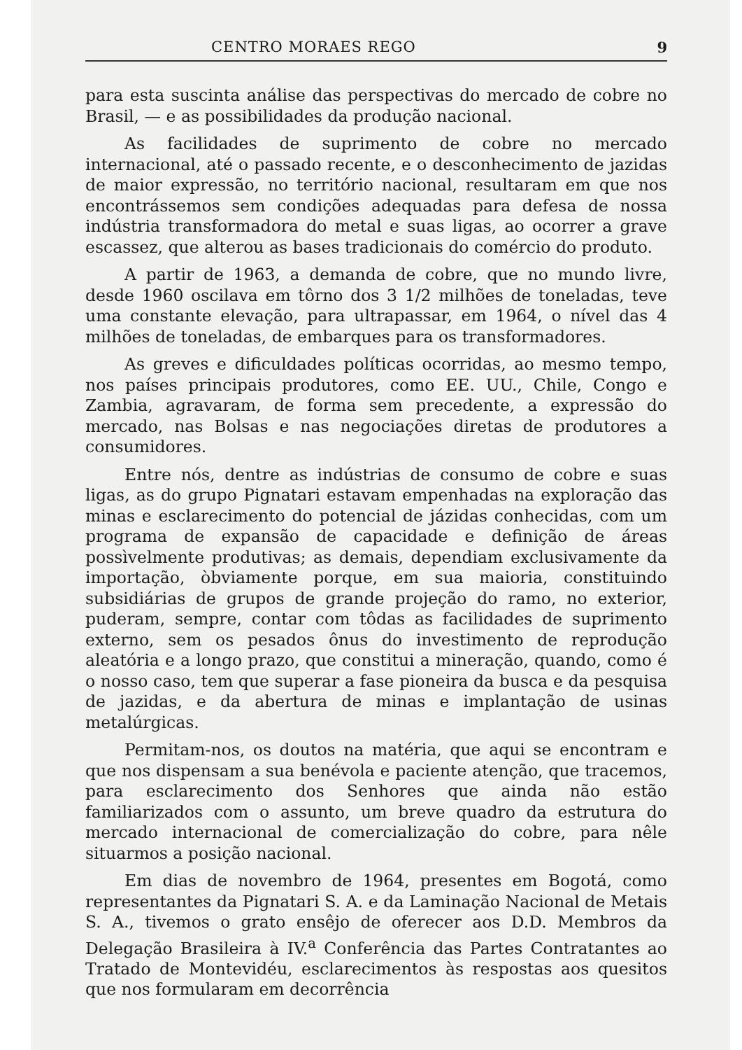CENTRO MORAES REGO 9
para esta suscinta análise das perspectivas do mercado de cobre no Brasil, — e as possibilidades da produção nacional.
As facilidades de suprimento de cobre no mercado internacional, até o passado recente, e o desconhecimento de jazidas de maior expressão, no território nacional, resultaram em que nos encontrássemos sem condições adequadas para defesa de nossa indústria transformadora do metal e suas ligas, ao ocorrer a grave escassez, que alterou as bases tradicionais do comércio do produto.
A partir de 1963, a demanda de cobre, que no mundo livre, desde 1960 oscilava em tôrno dos 3 1/2 milhões de toneladas, teve uma constante elevação, para ultrapassar, em 1964, o nível das 4 milhões de toneladas, de embarques para os transformadores.
As greves e dificuldades políticas ocorridas, ao mesmo tempo, nos países principais produtores, como EE. UU., Chile, Congo e Zambia, agravaram, de forma sem precedente, a expressão do mercado, nas Bolsas e nas negociações diretas de produtores a consumidores.
Entre nós, dentre as indústrias de consumo de cobre e suas ligas, as do grupo Pignatari estavam empenhadas na exploração das minas e esclarecimento do potencial de jázidas conhecidas, com um programa de expansão de capacidade e definição de áreas possìvelmente produtivas; as demais, dependiam exclusivamente da importação, òbviamente porque, em sua maioria, constituindo subsidiárias de grupos de grande projeção do ramo, no exterior, puderam, sempre, contar com tôdas as facilidades de suprimento externo, sem os pesados ônus do investimento de reprodução aleatória e a longo prazo, que constitui a mineração, quando, como é o nosso caso, tem que superar a fase pioneira da busca e da pesquisa de jazidas, e da abertura de minas e implantação de usinas metalúrgicas.
Permitam-nos, os doutos na matéria, que aqui se encontram e que nos dispensam a sua benévola e paciente atenção, que tracemos, para esclarecimento dos Senhores que ainda não estão familiarizados com o assunto, um breve quadro da estrutura do mercado internacional de comercialização do cobre, para nêle situarmos a posição nacional.
Em dias de novembro de 1964, presentes em Bogotá, como representantes da Pignatari S. A. e da Laminação Nacional de Metais S. A., tivemos o grato ensêjo de oferecer aos D.D. Membros da Delegação Brasileira à IV.<sup>a</sup> Conferência das Partes Contratantes ao Tratado de Montevidéu, esclarecimentos às respostas aos quesitos que nos formularam em decorrência